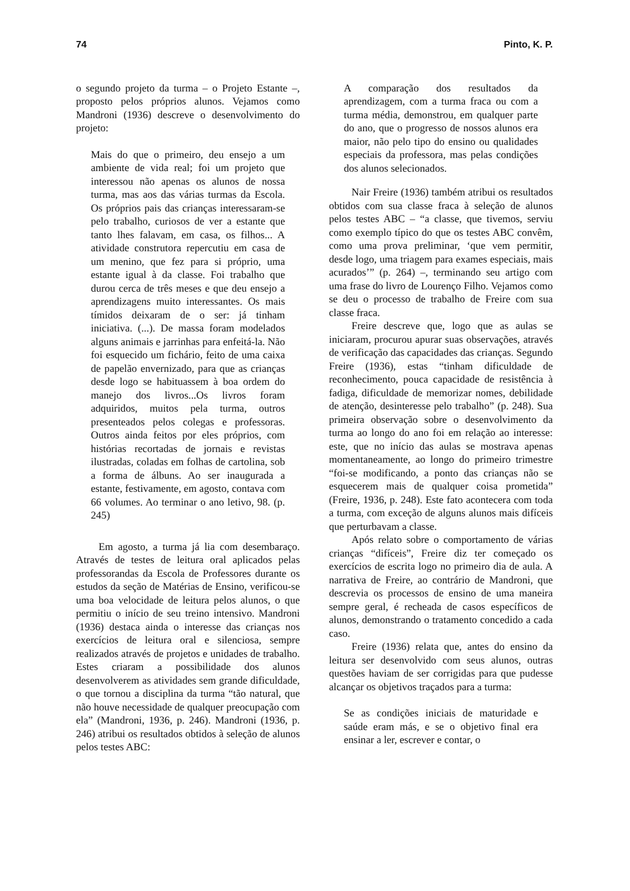74 Pinto, K. P.
o segundo projeto da turma – o Projeto Estante –, proposto pelos próprios alunos. Vejamos como Mandroni (1936) descreve o desenvolvimento do projeto:
Mais do que o primeiro, deu ensejo a um ambiente de vida real; foi um projeto que interessou não apenas os alunos de nossa turma, mas aos das várias turmas da Escola. Os próprios pais das crianças interessaram-se pelo trabalho, curiosos de ver a estante que tanto lhes falavam, em casa, os filhos... A atividade construtora repercutiu em casa de um menino, que fez para si próprio, uma estante igual à da classe. Foi trabalho que durou cerca de três meses e que deu ensejo a aprendizagens muito interessantes. Os mais tímidos deixaram de o ser: já tinham iniciativa. (...). De massa foram modelados alguns animais e jarrinhas para enfeitá-la. Não foi esquecido um fichário, feito de uma caixa de papelão envernizado, para que as crianças desde logo se habituassem à boa ordem do manejo dos livros...Os livros foram adquiridos, muitos pela turma, outros presenteados pelos colegas e professoras. Outros ainda feitos por eles próprios, com histórias recortadas de jornais e revistas ilustradas, coladas em folhas de cartolina, sob a forma de álbuns. Ao ser inaugurada a estante, festivamente, em agosto, contava com 66 volumes. Ao terminar o ano letivo, 98. (p. 245)
Em agosto, a turma já lia com desembaraço. Através de testes de leitura oral aplicados pelas professorandas da Escola de Professores durante os estudos da seção de Matérias de Ensino, verificou-se uma boa velocidade de leitura pelos alunos, o que permitiu o início de seu treino intensivo. Mandroni (1936) destaca ainda o interesse das crianças nos exercícios de leitura oral e silenciosa, sempre realizados através de projetos e unidades de trabalho. Estes criaram a possibilidade dos alunos desenvolverem as atividades sem grande dificuldade, o que tornou a disciplina da turma “tão natural, que não houve necessidade de qualquer preocupação com ela” (Mandroni, 1936, p. 246). Mandroni (1936, p. 246) atribui os resultados obtidos à seleção de alunos pelos testes ABC:
A comparação dos resultados da aprendizagem, com a turma fraca ou com a turma média, demonstrou, em qualquer parte do ano, que o progresso de nossos alunos era maior, não pelo tipo do ensino ou qualidades especiais da professora, mas pelas condições dos alunos selecionados.
Nair Freire (1936) também atribui os resultados obtidos com sua classe fraca à seleção de alunos pelos testes ABC – “a classe, que tivemos, serviu como exemplo típico do que os testes ABC convêm, como uma prova preliminar, ‘que vem permitir, desde logo, uma triagem para exames especiais, mais acurados’” (p. 264) –, terminando seu artigo com uma frase do livro de Lourenço Filho. Vejamos como se deu o processo de trabalho de Freire com sua classe fraca.
Freire descreve que, logo que as aulas se iniciaram, procurou apurar suas observações, através de verificação das capacidades das crianças. Segundo Freire (1936), estas “tinham dificuldade de reconhecimento, pouca capacidade de resistência à fadiga, dificuldade de memorizar nomes, debilidade de atenção, desinteresse pelo trabalho” (p. 248). Sua primeira observação sobre o desenvolvimento da turma ao longo do ano foi em relação ao interesse: este, que no início das aulas se mostrava apenas momentaneamente, ao longo do primeiro trimestre “foi-se modificando, a ponto das crianças não se esquecerem mais de qualquer coisa prometida” (Freire, 1936, p. 248). Este fato acontecera com toda a turma, com exceção de alguns alunos mais difíceis que perturbavam a classe.
Após relato sobre o comportamento de várias crianças “difíceis”, Freire diz ter começado os exercícios de escrita logo no primeiro dia de aula. A narrativa de Freire, ao contrário de Mandroni, que descrevia os processos de ensino de uma maneira sempre geral, é recheada de casos específicos de alunos, demonstrando o tratamento concedido a cada caso.
Freire (1936) relata que, antes do ensino da leitura ser desenvolvido com seus alunos, outras questões haviam de ser corrigidas para que pudesse alcançar os objetivos traçados para a turma:
Se as condições iniciais de maturidade e saúde eram más, e se o objetivo final era ensinar a ler, escrever e contar, o